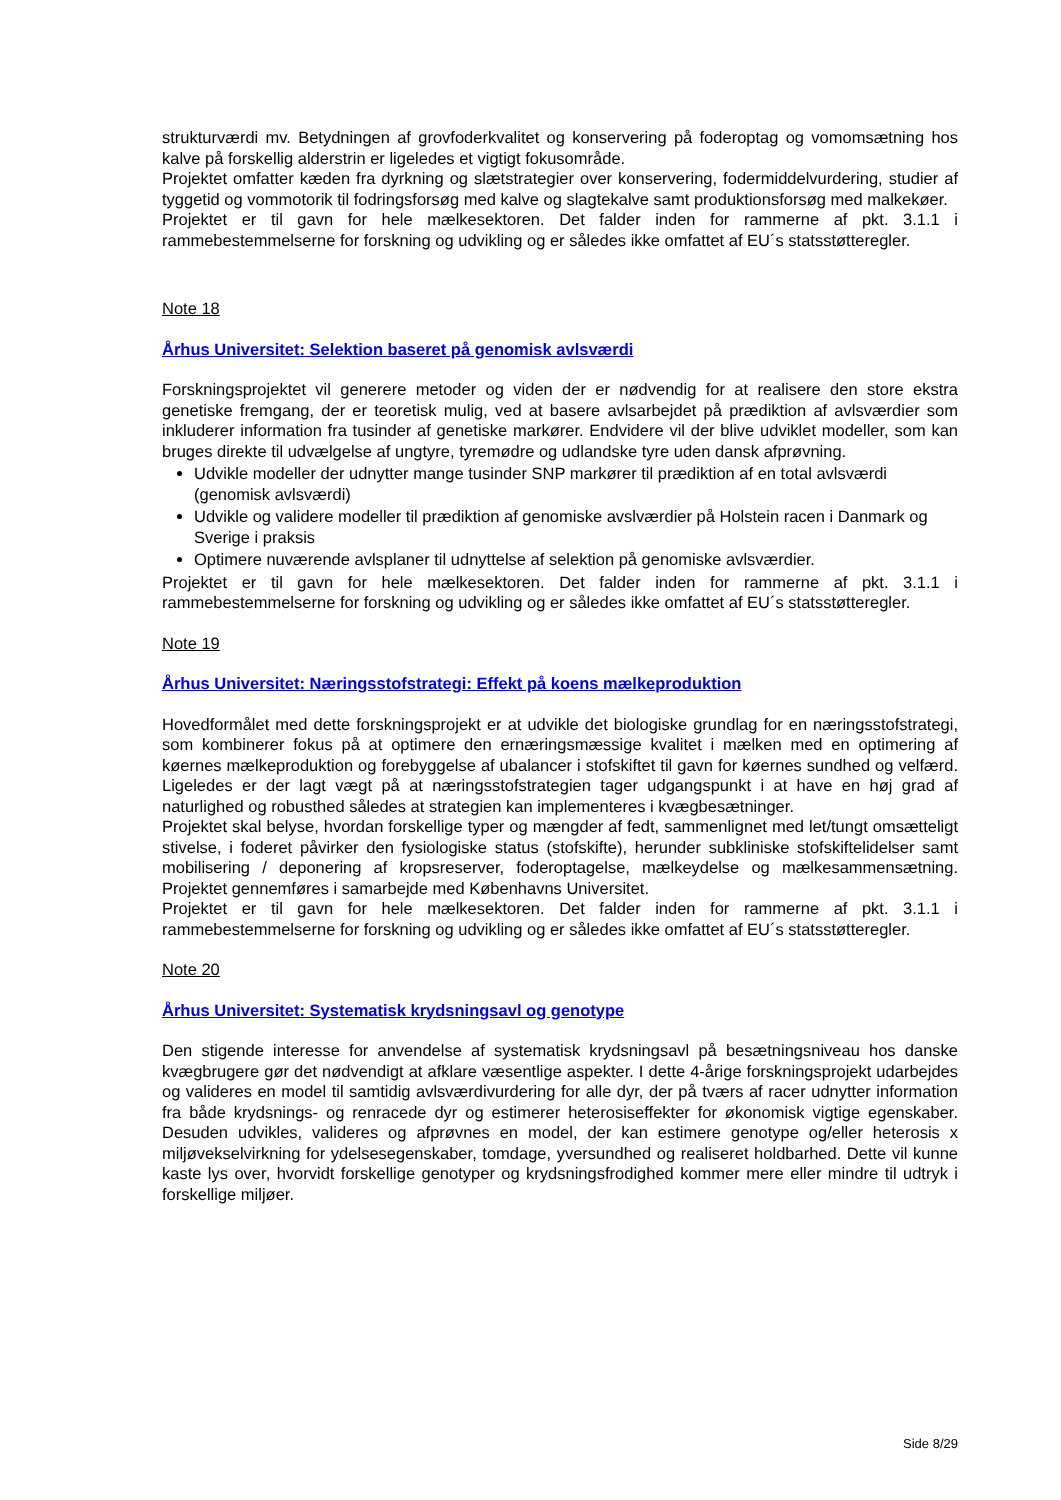strukturværdi mv. Betydningen af grovfoderkvalitet og konservering på foderoptag og vomomsætning hos kalve på forskellig alderstrin er ligeledes et vigtigt fokusområde.
Projektet omfatter kæden fra dyrkning og slætstrategier over konservering, fodermiddelvurdering, studier af tyggetid og vommotorik til fodringsforsøg med kalve og slagtekalve samt produktionsforsøg med malkekøer.
Projektet er til gavn for hele mælkesektoren. Det falder inden for rammerne af pkt. 3.1.1 i rammebestemmelserne for forskning og udvikling og er således ikke omfattet af EU´s statsstøtteregler.
Note 18
Århus Universitet: Selektion baseret på genomisk avlsværdi
Forskningsprojektet vil generere metoder og viden der er nødvendig for at realisere den store ekstra genetiske fremgang, der er teoretisk mulig, ved at basere avlsarbejdet på prædiktion af avlsværdier som inkluderer information fra tusinder af genetiske markører. Endvidere vil der blive udviklet modeller, som kan bruges direkte til udvælgelse af ungtyre, tyremødre og udlandske tyre uden dansk afprøvning.
Udvikle modeller der udnytter mange tusinder SNP markører til prædiktion af en total avlsværdi (genomisk avlsværdi)
Udvikle og validere modeller til prædiktion af genomiske avslværdier på Holstein racen i Danmark og Sverige i praksis
Optimere nuværende avlsplaner til udnyttelse af selektion på genomiske avlsværdier.
Projektet er til gavn for hele mælkesektoren. Det falder inden for rammerne af pkt. 3.1.1 i rammebestemmelserne for forskning og udvikling og er således ikke omfattet af EU´s statsstøtteregler.
Note 19
Århus Universitet: Næringsstofstrategi: Effekt på koens mælkeproduktion
Hovedformålet med dette forskningsprojekt er at udvikle det biologiske grundlag for en næringsstofstrategi, som kombinerer fokus på at optimere den ernæringsmæssige kvalitet i mælken med en optimering af køernes mælkeproduktion og forebyggelse af ubalancer i stofskiftet til gavn for køernes sundhed og velfærd. Ligeledes er der lagt vægt på at næringsstofstrategien tager udgangspunkt i at have en høj grad af naturlighed og robusthed således at strategien kan implementeres i kvægbesætninger.
Projektet skal belyse, hvordan forskellige typer og mængder af fedt, sammenlignet med let/tungt omsætteligt stivelse, i foderet påvirker den fysiologiske status (stofskifte), herunder subkliniske stofskiftelidelser samt mobilisering / deponering af kropsreserver, foderoptagelse, mælkeydelse og mælkesammensætning. Projektet gennemføres i samarbejde med Københavns Universitet.
Projektet er til gavn for hele mælkesektoren. Det falder inden for rammerne af pkt. 3.1.1 i rammebestemmelserne for forskning og udvikling og er således ikke omfattet af EU´s statsstøtteregler.
Note 20
Århus Universitet: Systematisk krydsningsavl og genotype
Den stigende interesse for anvendelse af systematisk krydsningsavl på besætningsniveau hos danske kvægbrugere gør det nødvendigt at afklare væsentlige aspekter. I dette 4-årige forskningsprojekt udarbejdes og valideres en model til samtidig avlsværdivurdering for alle dyr, der på tværs af racer udnytter information fra både krydsnings- og renracede dyr og estimerer heterosiseffekter for økonomisk vigtige egenskaber. Desuden udvikles, valideres og afprøvnes en model, der kan estimere genotype og/eller heterosis x miljøvekselvirkning for ydelsesegenskaber, tomdage, yversundhed og realiseret holdbarhed. Dette vil kunne kaste lys over, hvorvidt forskellige genotyper og krydsningsfrodighed kommer mere eller mindre til udtryk i forskellige miljøer.
Side 8/29